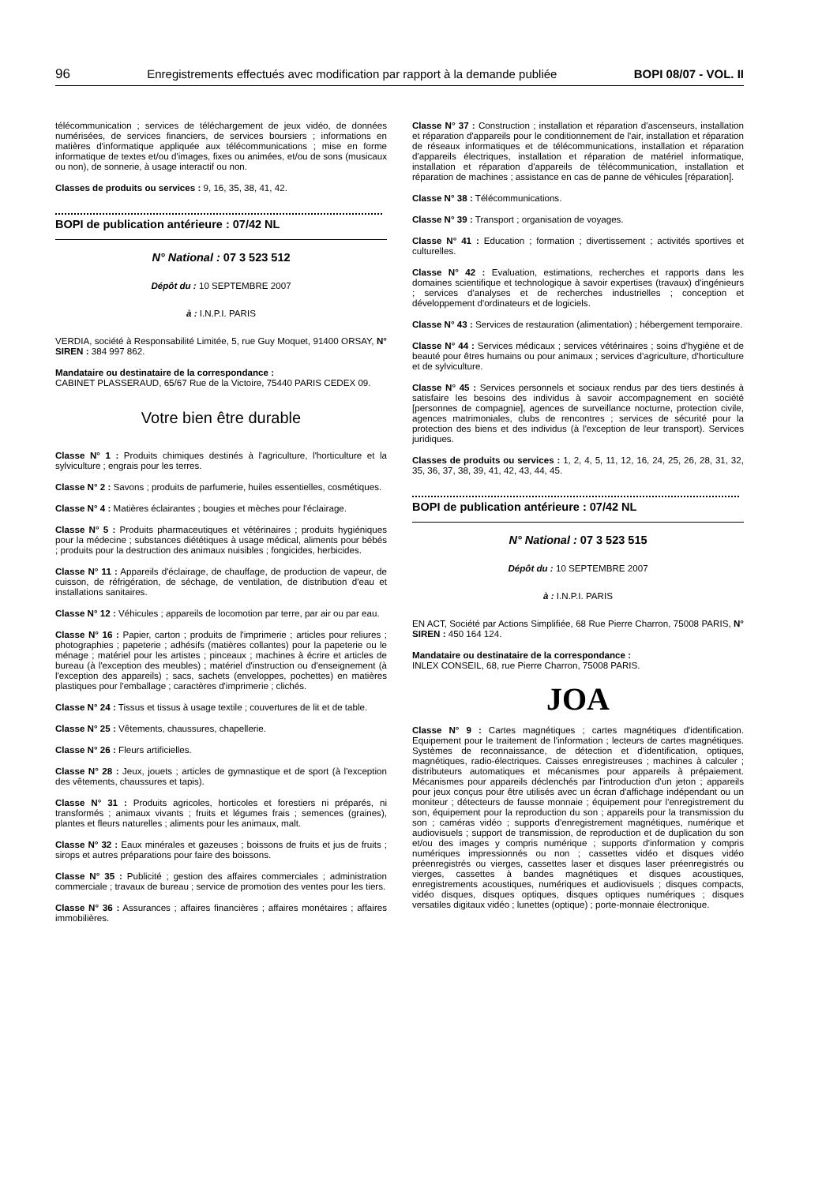96 Enregistrements effectués avec modification par rapport à la demande publiée BOPI 08/07 - VOL. II
télécommunication ; services de téléchargement de jeux vidéo, de données numérisées, de services financiers, de services boursiers ; informations en matières d'informatique appliquée aux télécommunications ; mise en forme informatique de textes et/ou d'images, fixes ou animées, et/ou de sons (musicaux ou non), de sonnerie, à usage interactif ou non.
Classes de produits ou services : 9, 16, 35, 38, 41, 42.
BOPI de publication antérieure : 07/42 NL
N° National : 07 3 523 512
Dépôt du : 10 SEPTEMBRE 2007
à : I.N.P.I. PARIS
VERDIA, société à Responsabilité Limitée, 5, rue Guy Moquet, 91400 ORSAY, N° SIREN : 384 997 862.
Mandataire ou destinataire de la correspondance :
CABINET PLASSERAUD, 65/67 Rue de la Victoire, 75440 PARIS CEDEX 09.
Votre bien être durable
Classe N° 1 : Produits chimiques destinés à l'agriculture, l'horticulture et la sylviculture ; engrais pour les terres.
Classe N° 2 : Savons ; produits de parfumerie, huiles essentielles, cosmétiques.
Classe N° 4 : Matières éclairantes ; bougies et mèches pour l'éclairage.
Classe N° 5 : Produits pharmaceutiques et vétérinaires ; produits hygiéniques pour la médecine ; substances diététiques à usage médical, aliments pour bébés ; produits pour la destruction des animaux nuisibles ; fongicides, herbicides.
Classe N° 11 : Appareils d'éclairage, de chauffage, de production de vapeur, de cuisson, de réfrigération, de séchage, de ventilation, de distribution d'eau et installations sanitaires.
Classe N° 12 : Véhicules ; appareils de locomotion par terre, par air ou par eau.
Classe N° 16 : Papier, carton ; produits de l'imprimerie ; articles pour reliures ; photographies ; papeterie ; adhésifs (matières collantes) pour la papeterie ou le ménage ; matériel pour les artistes ; pinceaux ; machines à écrire et articles de bureau (à l'exception des meubles) ; matériel d'instruction ou d'enseignement (à l'exception des appareils) ; sacs, sachets (enveloppes, pochettes) en matières plastiques pour l'emballage ; caractères d'imprimerie ; clichés.
Classe N° 24 : Tissus et tissus à usage textile ; couvertures de lit et de table.
Classe N° 25 : Vêtements, chaussures, chapellerie.
Classe N° 26 : Fleurs artificielles.
Classe N° 28 : Jeux, jouets ; articles de gymnastique et de sport (à l'exception des vêtements, chaussures et tapis).
Classe N° 31 : Produits agricoles, horticoles et forestiers ni préparés, ni transformés ; animaux vivants ; fruits et légumes frais ; semences (graines), plantes et fleurs naturelles ; aliments pour les animaux, malt.
Classe N° 32 : Eaux minérales et gazeuses ; boissons de fruits et jus de fruits ; sirops et autres préparations pour faire des boissons.
Classe N° 35 : Publicité ; gestion des affaires commerciales ; administration commerciale ; travaux de bureau ; service de promotion des ventes pour les tiers.
Classe N° 36 : Assurances ; affaires financières ; affaires monétaires ; affaires immobilières.
Classe N° 37 : Construction ; installation et réparation d'ascenseurs, installation et réparation d'appareils pour le conditionnement de l'air, installation et réparation de réseaux informatiques et de télécommunications, installation et réparation d'appareils électriques, installation et réparation de matériel informatique, installation et réparation d'appareils de télécommunication, installation et réparation de machines ; assistance en cas de panne de véhicules [réparation].
Classe N° 38 : Télécommunications.
Classe N° 39 : Transport ; organisation de voyages.
Classe N° 41 : Education ; formation ; divertissement ; activités sportives et culturelles.
Classe N° 42 : Evaluation, estimations, recherches et rapports dans les domaines scientifique et technologique à savoir expertises (travaux) d'ingénieurs ; services d'analyses et de recherches industrielles ; conception et développement d'ordinateurs et de logiciels.
Classe N° 43 : Services de restauration (alimentation) ; hébergement temporaire.
Classe N° 44 : Services médicaux ; services vétérinaires ; soins d'hygiène et de beauté pour êtres humains ou pour animaux ; services d'agriculture, d'horticulture et de sylviculture.
Classe N° 45 : Services personnels et sociaux rendus par des tiers destinés à satisfaire les besoins des individus à savoir accompagnement en société [personnes de compagnie], agences de surveillance nocturne, protection civile, agences matrimoniales, clubs de rencontres ; services de sécurité pour la protection des biens et des individus (à l'exception de leur transport). Services juridiques.
Classes de produits ou services : 1, 2, 4, 5, 11, 12, 16, 24, 25, 26, 28, 31, 32, 35, 36, 37, 38, 39, 41, 42, 43, 44, 45.
BOPI de publication antérieure : 07/42 NL
N° National : 07 3 523 515
Dépôt du : 10 SEPTEMBRE 2007
à : I.N.P.I. PARIS
EN ACT, Société par Actions Simplifiée, 68 Rue Pierre Charron, 75008 PARIS, N° SIREN : 450 164 124.
Mandataire ou destinataire de la correspondance :
INLEX CONSEIL, 68, rue Pierre Charron, 75008 PARIS.
JOA
Classe N° 9 : Cartes magnétiques ; cartes magnétiques d'identification. Equipement pour le traitement de l'information ; lecteurs de cartes magnétiques. Systèmes de reconnaissance, de détection et d'identification, optiques, magnétiques, radio-électriques. Caisses enregistreuses ; machines à calculer ; distributeurs automatiques et mécanismes pour appareils à prépaiement. Mécanismes pour appareils déclenchés par l'introduction d'un jeton ; appareils pour jeux conçus pour être utilisés avec un écran d'affichage indépendant ou un moniteur ; détecteurs de fausse monnaie ; équipement pour l'enregistrement du son, équipement pour la reproduction du son ; appareils pour la transmission du son ; caméras vidéo ; supports d'enregistrement magnétiques, numérique et audiovisuels ; support de transmission, de reproduction et de duplication du son et/ou des images y compris numérique ; supports d'information y compris numériques impressionnés ou non ; cassettes vidéo et disques vidéo préenregistrés ou vierges, cassettes laser et disques laser préenregistrés ou vierges, cassettes à bandes magnétiques et disques acoustiques, enregistrements acoustiques, numériques et audiovisuels ; disques compacts, vidéo disques, disques optiques, disques optiques numériques ; disques versatiles digitaux vidéo ; lunettes (optique) ; porte-monnaie électronique.